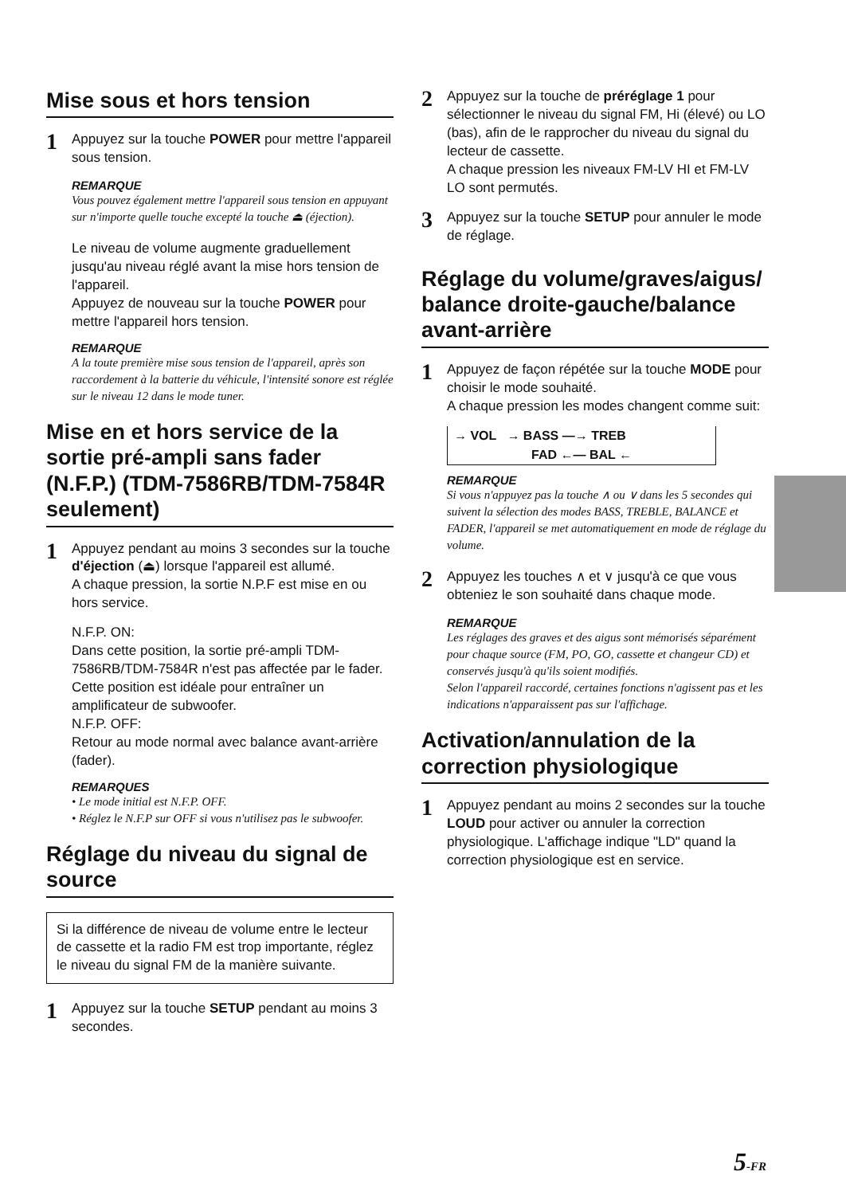Mise sous et hors tension
1 Appuyez sur la touche POWER pour mettre l'appareil sous tension.
REMARQUE
Vous pouvez également mettre l'appareil sous tension en appuyant sur n'importe quelle touche excepté la touche ⏏ (éjection).
Le niveau de volume augmente graduellement jusqu'au niveau réglé avant la mise hors tension de l'appareil.
Appuyez de nouveau sur la touche POWER pour mettre l'appareil hors tension.
REMARQUE
A la toute première mise sous tension de l'appareil, après son raccordement à la batterie du véhicule, l'intensité sonore est réglée sur le niveau 12 dans le mode tuner.
Mise en et hors service de la sortie pré-ampli sans fader (N.F.P.) (TDM-7586RB/TDM-7584R seulement)
1 Appuyez pendant au moins 3 secondes sur la touche d'éjection (⏏) lorsque l'appareil est allumé.
A chaque pression, la sortie N.P.F est mise en ou hors service.
N.F.P. ON:
Dans cette position, la sortie pré-ampli TDM-7586RB/TDM-7584R n'est pas affectée par le fader. Cette position est idéale pour entraîner un amplificateur de subwoofer.
N.F.P. OFF:
Retour au mode normal avec balance avant-arrière (fader).
REMARQUES
• Le mode initial est N.F.P. OFF.
• Réglez le N.F.P sur OFF si vous n'utilisez pas le subwoofer.
Réglage du niveau du signal de source
Si la différence de niveau de volume entre le lecteur de cassette et la radio FM est trop importante, réglez le niveau du signal FM de la manière suivante.
1 Appuyez sur la touche SETUP pendant au moins 3 secondes.
2 Appuyez sur la touche de préréglage 1 pour sélectionner le niveau du signal FM, Hi (élevé) ou LO (bas), afin de le rapprocher du niveau du signal du lecteur de cassette.
A chaque pression les niveaux FM-LV HI et FM-LV LO sont permutés.
3 Appuyez sur la touche SETUP pour annuler le mode de réglage.
Réglage du volume/graves/aigus/ balance droite-gauche/balance avant-arrière
1 Appuyez de façon répétée sur la touche MODE pour choisir le mode souhaité.
A chaque pression les modes changent comme suit:
→ VOL → BASS —→ TREB
FAD ←— BAL ←
REMARQUE
Si vous n'appuyez pas la touche ∧ ou ∨ dans les 5 secondes qui suivent la sélection des modes BASS, TREBLE, BALANCE et FADER, l'appareil se met automatiquement en mode de réglage du volume.
2 Appuyez les touches ∧ et ∨ jusqu'à ce que vous obteniez le son souhaité dans chaque mode.
REMARQUE
Les réglages des graves et des aigus sont mémorisés séparément pour chaque source (FM, PO, GO, cassette et changeur CD) et conservés jusqu'à qu'ils soient modifiés.
Selon l'appareil raccordé, certaines fonctions n'agissent pas et les indications n'apparaissent pas sur l'affichage.
Activation/annulation de la correction physiologique
1 Appuyez pendant au moins 2 secondes sur la touche LOUD pour activer ou annuler la correction physiologique. L'affichage indique "LD" quand la correction physiologique est en service.
5-FR